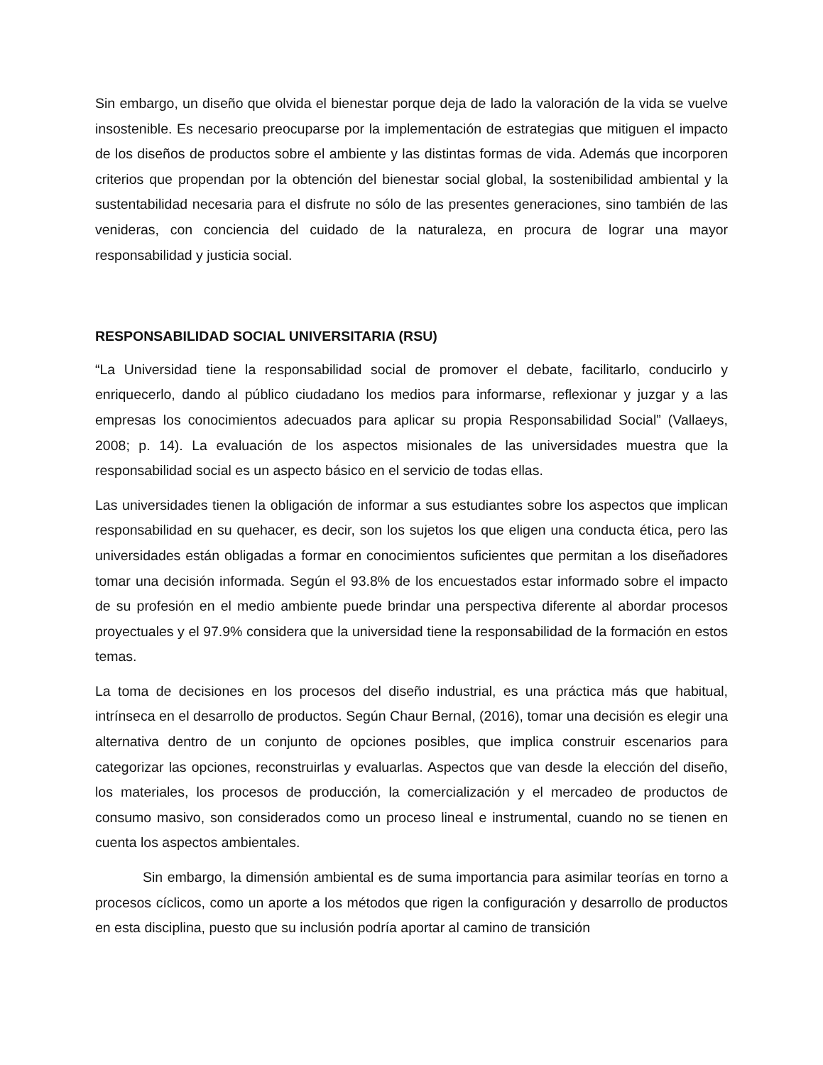Sin embargo, un diseño que olvida el bienestar porque deja de lado la valoración de la vida se vuelve insostenible. Es necesario preocuparse por la implementación de estrategias que mitiguen el impacto de los diseños de productos sobre el ambiente y las distintas formas de vida. Además que incorporen criterios que propendan por la obtención del bienestar social global, la sostenibilidad ambiental y la sustentabilidad necesaria para el disfrute no sólo de las presentes generaciones, sino también de las venideras, con conciencia del cuidado de la naturaleza, en procura de lograr una mayor responsabilidad y justicia social.
RESPONSABILIDAD SOCIAL UNIVERSITARIA (RSU)
“La Universidad tiene la responsabilidad social de promover el debate, facilitarlo, conducirlo y enriquecerlo, dando al público ciudadano los medios para informarse, reflexionar y juzgar y a las empresas los conocimientos adecuados para aplicar su propia Responsabilidad Social” (Vallaeys, 2008; p. 14). La evaluación de los aspectos misionales de las universidades muestra que la responsabilidad social es un aspecto básico en el servicio de todas ellas.
Las universidades tienen la obligación de informar a sus estudiantes sobre los aspectos que implican responsabilidad en su quehacer, es decir, son los sujetos los que eligen una conducta ética, pero las universidades están obligadas a formar en conocimientos suficientes que permitan a los diseñadores tomar una decisión informada. Según el 93.8% de los encuestados estar informado sobre el impacto de su profesión en el medio ambiente puede brindar una perspectiva diferente al abordar procesos proyectuales y el 97.9% considera que la universidad tiene la responsabilidad de la formación en estos temas.
La toma de decisiones en los procesos del diseño industrial, es una práctica más que habitual, intrínseca en el desarrollo de productos. Según Chaur Bernal, (2016), tomar una decisión es elegir una alternativa dentro de un conjunto de opciones posibles, que implica construir escenarios para categorizar las opciones, reconstruirlas y evaluarlas. Aspectos que van desde la elección del diseño, los materiales, los procesos de producción, la comercialización y el mercadeo de productos de consumo masivo, son considerados como un proceso lineal e instrumental, cuando no se tienen en cuenta los aspectos ambientales.
Sin embargo, la dimensión ambiental es de suma importancia para asimilar teorías en torno a procesos cíclicos, como un aporte a los métodos que rigen la configuración y desarrollo de productos en esta disciplina, puesto que su inclusión podría aportar al camino de transición